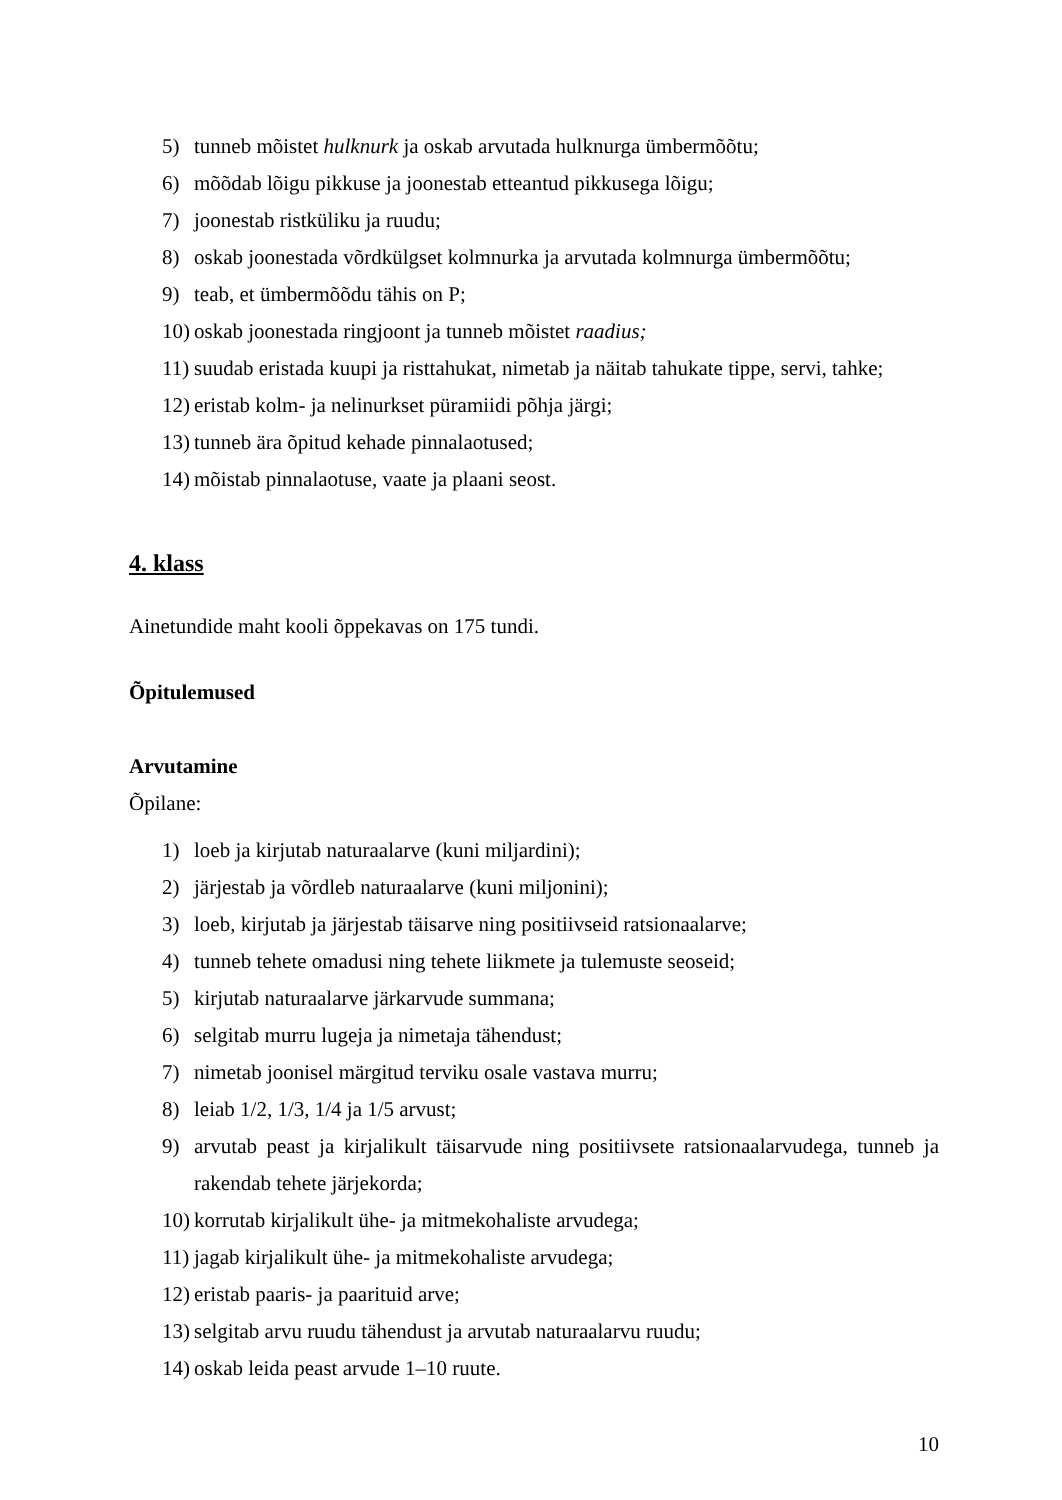5) tunneb mõistet hulknurk ja oskab arvutada hulknurga ümbermõõtu;
6) mõõdab lõigu pikkuse ja joonestab etteantud pikkusega lõigu;
7) joonestab ristküliku ja ruudu;
8) oskab joonestada võrdkülgset kolmnurka ja arvutada kolmnurga ümbermõõtu;
9) teab, et ümbermõõdu tähis on P;
10) oskab joonestada ringjoont ja tunneb mõistet raadius;
11) suudab eristada kuupi ja risttahukat, nimetab ja näitab tahukate tippe, servi, tahke;
12) eristab kolm- ja nelinurkset püramiidi põhja järgi;
13) tunneb ära õpitud kehade pinnalaotused;
14) mõistab pinnalaotuse, vaate ja plaani seost.
4. klass
Ainetundide maht kooli õppekavas on 175 tundi.
Õpitulemused
Arvutamine
Õpilane:
1) loeb ja kirjutab naturaalarve (kuni miljardini);
2) järjestab ja võrdleb naturaalarve (kuni miljonini);
3) loeb, kirjutab ja järjestab täisarve ning positiivseid ratsionaalarve;
4) tunneb tehete omadusi ning tehete liikmete ja tulemuste seoseid;
5) kirjutab naturaalarve järkarvude summana;
6) selgitab murru lugeja ja nimetaja tähendust;
7) nimetab joonisel märgitud terviku osale vastava murru;
8) leiab 1/2, 1/3, 1/4 ja 1/5 arvust;
9) arvutab peast ja kirjalikult täisarvude ning positiivsete ratsionaalarvudega, tunneb ja rakendab tehete järjekorda;
10) korrutab kirjalikult ühe- ja mitmekohaliste arvudega;
11) jagab kirjalikult ühe- ja mitmekohaliste arvudega;
12) eristab paaris- ja paarituid arve;
13) selgitab arvu ruudu tähendust ja arvutab naturaalarvu ruudu;
14) oskab leida peast arvude 1–10 ruute.
10